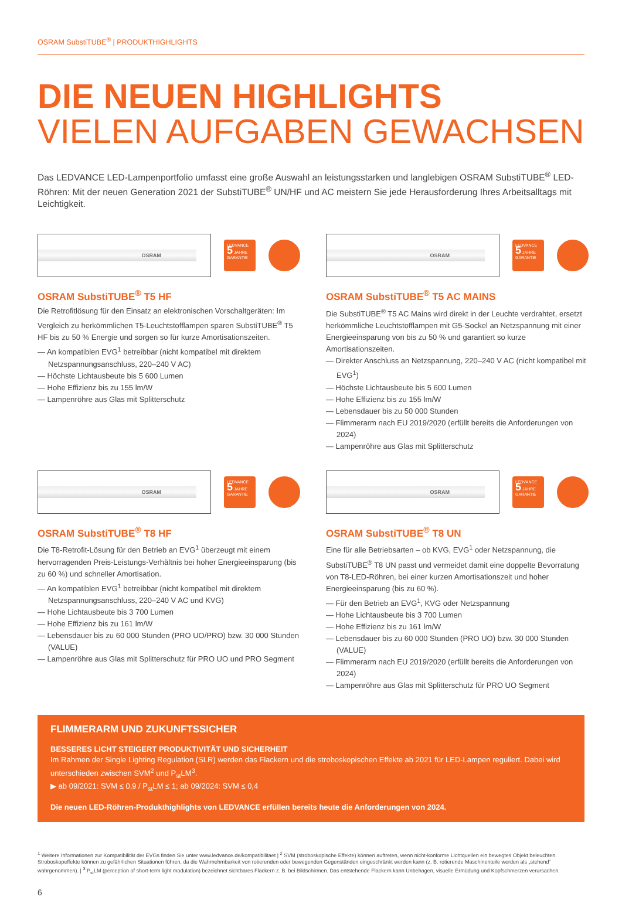OSRAM SubstiTUBE<sup>®</sup> | PRODUKTHIGHLIGHTS
DIE NEUEN HIGHLIGHTS
VIELEN AUFGABEN GEWACHSEN
Das LEDVANCE LED-Lampenportfolio umfasst eine große Auswahl an leistungsstarken und langlebigen OSRAM SubstiTUBE<sup>®</sup> LED-Röhren: Mit der neuen Generation 2021 der SubstiTUBE<sup>®</sup> UN/HF und AC meistern Sie jede Herausforderung Ihres Arbeitsalltags mit Leichtigkeit.
OSRAM
LEDVANCE
5 JAHRE
GARANTIE
OSRAM SubstiTUBE<sup>®</sup> T5 HF
Die Retrofitlösung für den Einsatz an elektronischen Vorschaltgeräten: Im Vergleich zu herkömmlichen T5-Leuchtstofflampen sparen SubstiTUBE<sup>®</sup> T5 HF bis zu 50 % Energie und sorgen so für kurze Amortisationszeiten.
— An kompatiblen EVG<sup>1</sup> betreibbar (nicht kompatibel mit direktem Netzspannungsanschluss, 220–240 V AC)
— Höchste Lichtausbeute bis 5 600 Lumen
— Hohe Effizienz bis zu 155 lm/W
— Lampenröhre aus Glas mit Splitterschutz
OSRAM
LEDVANCE
5 JAHRE
GARANTIE
OSRAM SubstiTUBE<sup>®</sup> T5 AC MAINS
Die SubstiTUBE<sup>®</sup> T5 AC Mains wird direkt in der Leuchte verdrahtet, ersetzt herkömmliche Leuchtstofflampen mit G5-Sockel an Netzspannung mit einer Energieeinsparung von bis zu 50 % und garantiert so kurze Amortisationszeiten.
— Direkter Anschluss an Netzspannung, 220–240 V AC (nicht kompatibel mit EVG<sup>1</sup>)
— Höchste Lichtausbeute bis 5 600 Lumen
— Hohe Effizienz bis zu 155 lm/W
— Lebensdauer bis zu 50 000 Stunden
— Flimmerarm nach EU 2019/2020 (erfüllt bereits die Anforderungen von 2024)
— Lampenröhre aus Glas mit Splitterschutz
OSRAM
LEDVANCE
5 JAHRE
GARANTIE
OSRAM SubstiTUBE<sup>®</sup> T8 HF
Die T8-Retrofit-Lösung für den Betrieb an EVG<sup>1</sup> überzeugt mit einem hervorragenden Preis-Leistungs-Verhältnis bei hoher Energieeinsparung (bis zu 60 %) und schneller Amortisation.
— An kompatiblen EVG<sup>1</sup> betreibbar (nicht kompatibel mit direktem Netzspannungsanschluss, 220–240 V AC und KVG)
— Hohe Lichtausbeute bis 3 700 Lumen
— Hohe Effizienz bis zu 161 lm/W
— Lebensdauer bis zu 60 000 Stunden (PRO UO/PRO) bzw. 30 000 Stunden (VALUE)
— Lampenröhre aus Glas mit Splitterschutz für PRO UO und PRO Segment
OSRAM
LEDVANCE
5 JAHRE
GARANTIE
OSRAM SubstiTUBE<sup>®</sup> T8 UN
Eine für alle Betriebsarten – ob KVG, EVG<sup>1</sup> oder Netzspannung, die SubstiTUBE<sup>®</sup> T8 UN passt und vermeidet damit eine doppelte Bevorratung von T8-LED-Röhren, bei einer kurzen Amortisationszeit und hoher Energieeinsparung (bis zu 60 %).
— Für den Betrieb an EVG<sup>1</sup>, KVG oder Netzspannung
— Hohe Lichtausbeute bis 3 700 Lumen
— Hohe Effizienz bis zu 161 lm/W
— Lebensdauer bis zu 60 000 Stunden (PRO UO) bzw. 30 000 Stunden (VALUE)
— Flimmerarm nach EU 2019/2020 (erfüllt bereits die Anforderungen von 2024)
— Lampenröhre aus Glas mit Splitterschutz für PRO UO Segment
FLIMMERARM UND ZUKUNFTSSICHER
BESSERES LICHT STEIGERT PRODUKTIVITÄT UND SICHERHEIT
Im Rahmen der Single Lighting Regulation (SLR) werden das Flackern und die stroboskopischen Effekte ab 2021 für LED-Lampen reguliert. Dabei wird unterschieden zwischen SVM<sup>2</sup> und P<sub>st</sub>LM<sup>3</sup>.
▶ ab 09/2021: SVM ≤ 0,9 / P<sub>st</sub>LM ≤ 1; ab 09/2024: SVM ≤ 0,4
Die neuen LED-Röhren-Produkthighlights von LEDVANCE erfüllen bereits heute die Anforderungen von 2024.
<sup>1</sup> Weitere Informationen zur Kompatibilität der EVGs finden Sie unter www.ledvance.de/kompatibilitaet | <sup>2</sup> SVM (stroboskopische Effekte) können auftreten, wenn nicht-konforme Lichtquellen ein bewegtes Objekt beleuchten. Stroboskopeffekte können zu gefährlichen Situationen führen, da die Wahrnehmbarkeit von rotierenden oder bewegenden Gegenständen eingeschränkt werden kann (z. B. rotierende Maschinenteile werden als „stehend“ wahrgenommen). | <sup>3</sup> P<sub>st</sub>LM (perception of short-term light modulation) bezeichnet sichtbares Flackern z. B. bei Bildschirmen. Das entstehende Flackern kann Unbehagen, visuelle Ermüdung und Kopfschmerzen verursachen.
6